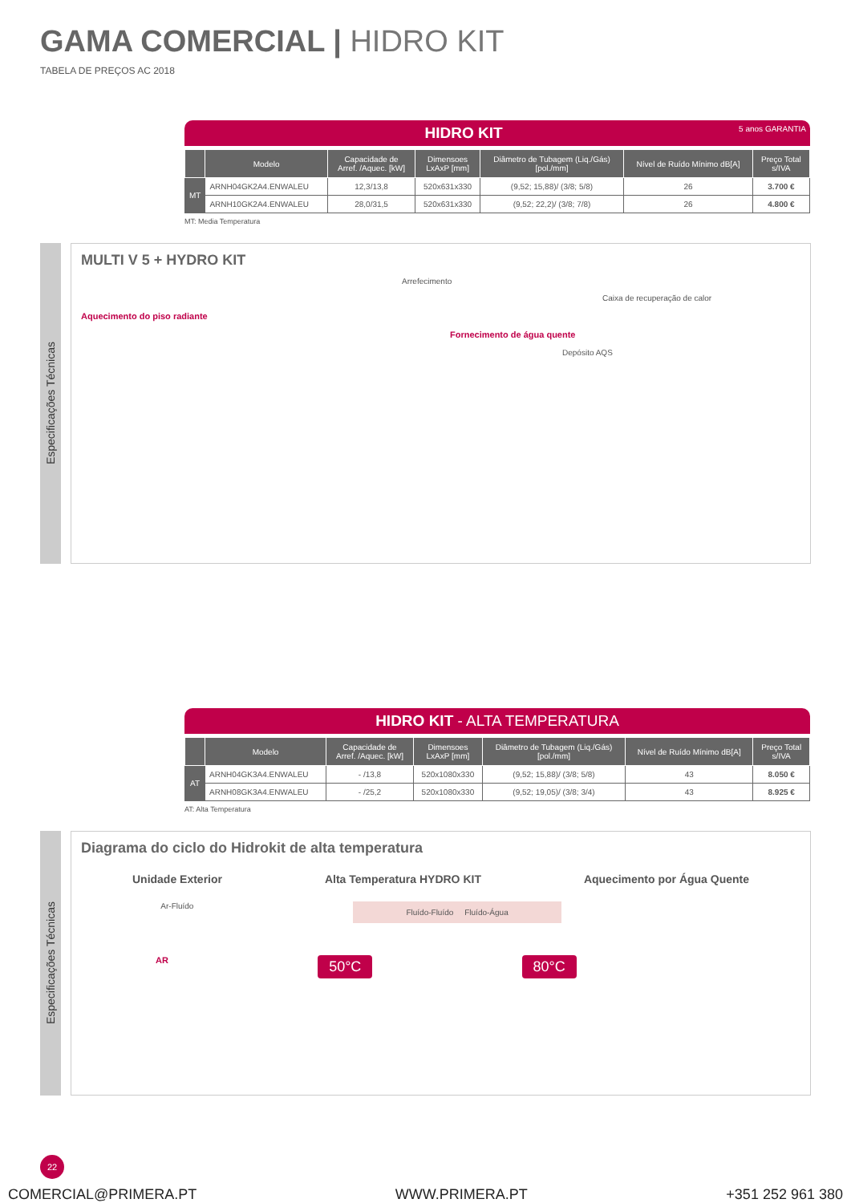GAMA COMERCIAL | HIDRO KIT
TABELA DE PREÇOS AC 2018
HIDRO KIT 5 anos GARANTIA
| | Modelo | Capacidade de Arref. /Aquec. [kW] | Dimensoes LxAxP [mm] | Diâmetro de Tubagem (Liq./Gás) [pol./mm] | Nível de Ruído Mínimo dB[A] | Preço Total s/IVA |
| --- | --- | --- | --- | --- | --- | --- |
| MT | ARNH04GK2A4.ENWALEU | 12,3/13,8 | 520x631x330 | (9,52; 15,88)/ (3/8; 5/8) | 26 | 3.700 € |
| | ARNH10GK2A4.ENWALEU | 28,0/31,5 | 520x631x330 | (9,52; 22,2)/ (3/8; 7/8) | 26 | 4.800 € |
MT: Media Temperatura
Especificações Técnicas
MULTI V 5 + HYDRO KIT
Arrefecimento
Caixa de recuperação de calor
Aquecimento do piso radiante
Fornecimento de água quente
Depósito AQS
HIDRO KIT - ALTA TEMPERATURA
| | Modelo | Capacidade de Arref. /Aquec. [kW] | Dimensoes LxAxP [mm] | Diâmetro de Tubagem (Liq./Gás) [pol./mm] | Nível de Ruído Mínimo dB[A] | Preço Total s/IVA |
| --- | --- | --- | --- | --- | --- | --- |
| AT | ARNH04GK3A4.ENWALEU | - /13,8 | 520x1080x330 | (9,52; 15,88)/ (3/8; 5/8) | 43 | 8.050 € |
| | ARNH08GK3A4.ENWALEU | - /25,2 | 520x1080x330 | (9,52; 19,05)/ (3/8; 3/4) | 43 | 8.925 € |
AT: Alta Temperatura
Especificações Técnicas
Diagrama do ciclo do Hidrokit de alta temperatura
Unidade Exterior Alta Temperatura HYDRO KIT Aquecimento por Água Quente
Ar-Fluído Fluído-Fluído Fluído-Água
AR 50°C 80°C
22
COMERCIAL@PRIMERA.PT WWW.PRIMERA.PT +351 252 961 380